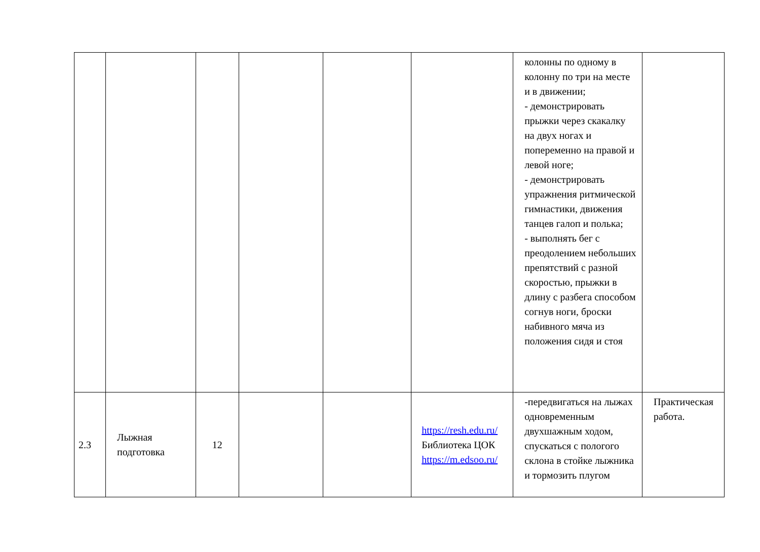| | | | | | | колонны по одному в колонну по три на месте и в движении; - демонстрировать прыжки через скакалку на двух ногах и попеременно на правой и левой ноге; - демонстрировать упражнения ритмической гимнастики, движения танцев галоп и полька; - выполнять бег с преодолением небольших препятствий с разной скоростью, прыжки в длину с разбега способом согнув ноги, броски набивного мяча из положения сидя и стоя | |
| 2.3 | Лыжная подготовка | 12 | | | https://resh.edu.ru/ Библиотека ЦОК https://m.edsoo.ru/ | -передвигаться на лыжах одновременным двухшажным ходом, спускаться с пологого склона в стойке лыжника и тормозить плугом | Практическая работа. |